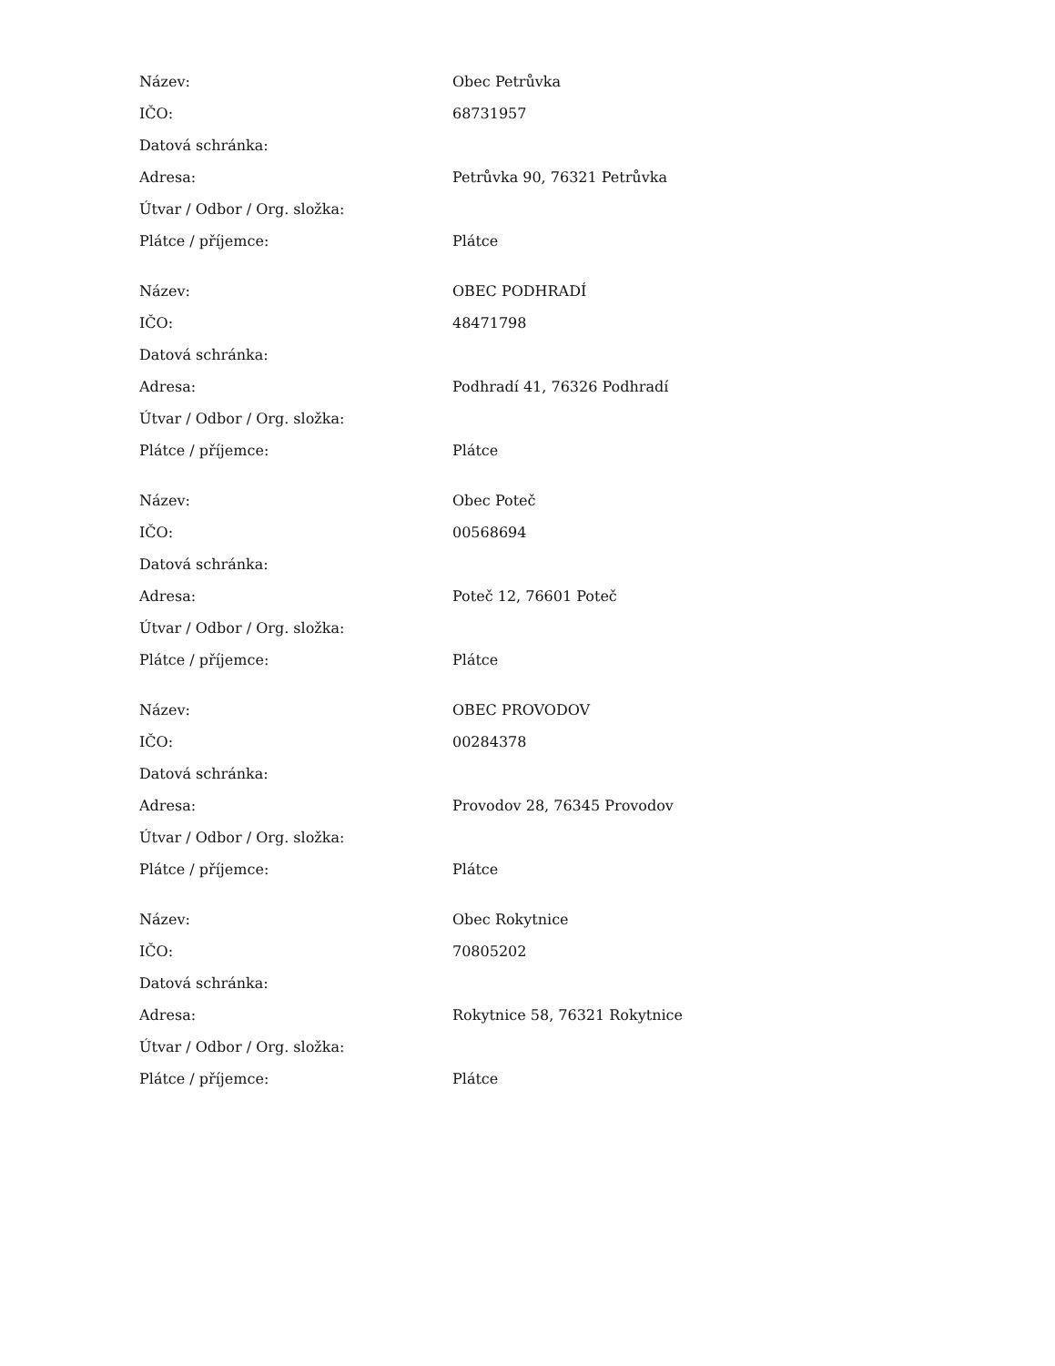| Název: | Obec Petrůvka |
| IČO: | 68731957 |
| Datová schránka: | |
| Adresa: | Petrůvka 90, 76321 Petrůvka |
| Útvar / Odbor / Org. složka: | |
| Plátce / příjemce: | Plátce |
| Název: | OBEC PODHRADÍ |
| IČO: | 48471798 |
| Datová schránka: | |
| Adresa: | Podhradí 41, 76326 Podhradí |
| Útvar / Odbor / Org. složka: | |
| Plátce / příjemce: | Plátce |
| Název: | Obec Poteč |
| IČO: | 00568694 |
| Datová schránka: | |
| Adresa: | Poteč 12, 76601 Poteč |
| Útvar / Odbor / Org. složka: | |
| Plátce / příjemce: | Plátce |
| Název: | OBEC PROVODOV |
| IČO: | 00284378 |
| Datová schránka: | |
| Adresa: | Provodov 28, 76345 Provodov |
| Útvar / Odbor / Org. složka: | |
| Plátce / příjemce: | Plátce |
| Název: | Obec Rokytnice |
| IČO: | 70805202 |
| Datová schránka: | |
| Adresa: | Rokytnice 58, 76321 Rokytnice |
| Útvar / Odbor / Org. složka: | |
| Plátce / příjemce: | Plátce |